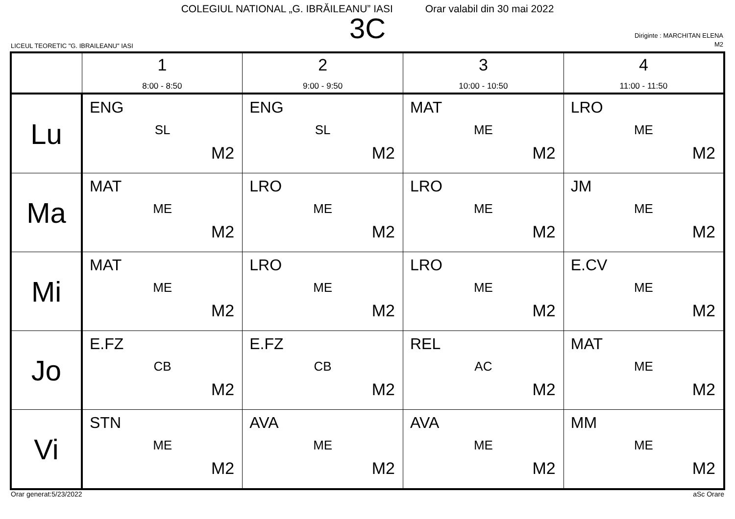COLEGIUL NATIONAL „G. IBRĂILEANU” IASI Orar valabil din 30 mai 2022
3C
LICEUL TEORETIC "G. IBRAILEANU" IASI
Diriginte : MARCHITAN ELENA
M2
| | 1 8:00 - 8:50 | 2 9:00 - 9:50 | 3 10:00 - 10:50 | 4 11:00 - 11:50 |
| --- | --- | --- | --- | --- |
| Lu | ENG SL M2 | ENG SL M2 | MAT ME M2 | LRO ME M2 |
| Ma | MAT ME M2 | LRO ME M2 | LRO ME M2 | JM ME M2 |
| Mi | MAT ME M2 | LRO ME M2 | LRO ME M2 | E.CV ME M2 |
| Jo | E.FZ CB M2 | E.FZ CB M2 | REL AC M2 | MAT ME M2 |
| Vi | STN ME M2 | AVA ME M2 | AVA ME M2 | MM ME M2 |
Orar generat:5/23/2022 aSc Orare